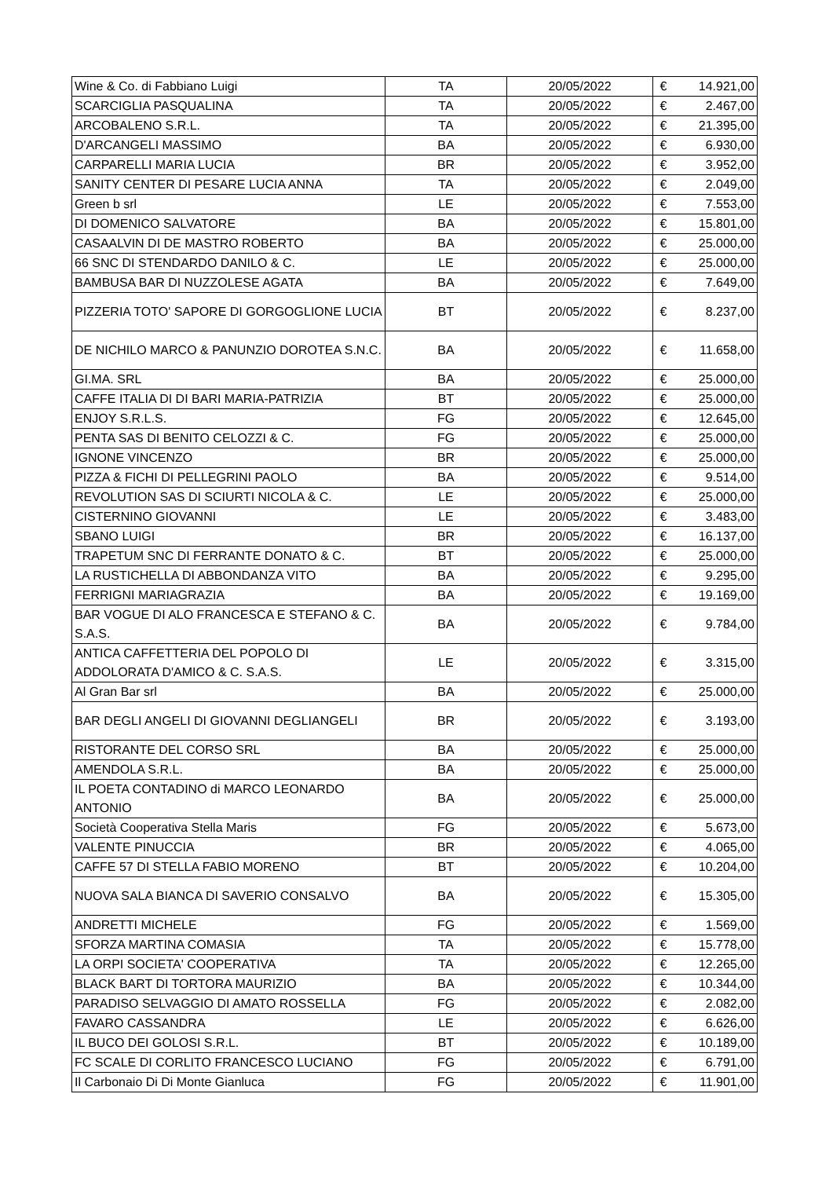| Wine & Co. di Fabbiano Luigi | TA | 20/05/2022 | € | 14.921,00 |
| SCARCIGLIA PASQUALINA | TA | 20/05/2022 | € | 2.467,00 |
| ARCOBALENO S.R.L. | TA | 20/05/2022 | € | 21.395,00 |
| D'ARCANGELI MASSIMO | BA | 20/05/2022 | € | 6.930,00 |
| CARPARELLI MARIA LUCIA | BR | 20/05/2022 | € | 3.952,00 |
| SANITY CENTER DI PESARE LUCIA ANNA | TA | 20/05/2022 | € | 2.049,00 |
| Green b srl | LE | 20/05/2022 | € | 7.553,00 |
| DI DOMENICO SALVATORE | BA | 20/05/2022 | € | 15.801,00 |
| CASAALVIN DI DE MASTRO ROBERTO | BA | 20/05/2022 | € | 25.000,00 |
| 66 SNC DI STENDARDO DANILO & C. | LE | 20/05/2022 | € | 25.000,00 |
| BAMBUSA BAR DI NUZZOLESE AGATA | BA | 20/05/2022 | € | 7.649,00 |
| PIZZERIA TOTO' SAPORE DI GORGOGLIONE LUCIA | BT | 20/05/2022 | € | 8.237,00 |
| DE NICHILO MARCO & PANUNZIO DOROTEA S.N.C. | BA | 20/05/2022 | € | 11.658,00 |
| GI.MA. SRL | BA | 20/05/2022 | € | 25.000,00 |
| CAFFE ITALIA DI DI BARI MARIA-PATRIZIA | BT | 20/05/2022 | € | 25.000,00 |
| ENJOY S.R.L.S. | FG | 20/05/2022 | € | 12.645,00 |
| PENTA SAS DI BENITO CELOZZI & C. | FG | 20/05/2022 | € | 25.000,00 |
| IGNONE VINCENZO | BR | 20/05/2022 | € | 25.000,00 |
| PIZZA & FICHI DI PELLEGRINI PAOLO | BA | 20/05/2022 | € | 9.514,00 |
| REVOLUTION SAS DI SCIURTI NICOLA & C. | LE | 20/05/2022 | € | 25.000,00 |
| CISTERNINO GIOVANNI | LE | 20/05/2022 | € | 3.483,00 |
| SBANO LUIGI | BR | 20/05/2022 | € | 16.137,00 |
| TRAPETUM SNC DI FERRANTE DONATO & C. | BT | 20/05/2022 | € | 25.000,00 |
| LA RUSTICHELLA DI ABBONDANZA VITO | BA | 20/05/2022 | € | 9.295,00 |
| FERRIGNI MARIAGRAZIA | BA | 20/05/2022 | € | 19.169,00 |
| BAR VOGUE DI ALO FRANCESCA E STEFANO & C. S.A.S. | BA | 20/05/2022 | € | 9.784,00 |
| ANTICA CAFFETTERIA DEL POPOLO DI ADDOLORATA D'AMICO & C. S.A.S. | LE | 20/05/2022 | € | 3.315,00 |
| Al Gran Bar srl | BA | 20/05/2022 | € | 25.000,00 |
| BAR DEGLI ANGELI DI GIOVANNI DEGLIANGELI | BR | 20/05/2022 | € | 3.193,00 |
| RISTORANTE DEL CORSO SRL | BA | 20/05/2022 | € | 25.000,00 |
| AMENDOLA S.R.L. | BA | 20/05/2022 | € | 25.000,00 |
| IL POETA CONTADINO di MARCO LEONARDO ANTONIO | BA | 20/05/2022 | € | 25.000,00 |
| Società Cooperativa Stella Maris | FG | 20/05/2022 | € | 5.673,00 |
| VALENTE PINUCCIA | BR | 20/05/2022 | € | 4.065,00 |
| CAFFE 57 DI STELLA FABIO MORENO | BT | 20/05/2022 | € | 10.204,00 |
| NUOVA SALA BIANCA DI SAVERIO CONSALVO | BA | 20/05/2022 | € | 15.305,00 |
| ANDRETTI MICHELE | FG | 20/05/2022 | € | 1.569,00 |
| SFORZA MARTINA COMASIA | TA | 20/05/2022 | € | 15.778,00 |
| LA ORPI SOCIETA' COOPERATIVA | TA | 20/05/2022 | € | 12.265,00 |
| BLACK BART DI TORTORA MAURIZIO | BA | 20/05/2022 | € | 10.344,00 |
| PARADISO SELVAGGIO DI AMATO ROSSELLA | FG | 20/05/2022 | € | 2.082,00 |
| FAVARO CASSANDRA | LE | 20/05/2022 | € | 6.626,00 |
| IL BUCO DEI GOLOSI S.R.L. | BT | 20/05/2022 | € | 10.189,00 |
| FC SCALE DI CORLITO FRANCESCO LUCIANO | FG | 20/05/2022 | € | 6.791,00 |
| Il Carbonaio Di Di Monte Gianluca | FG | 20/05/2022 | € | 11.901,00 |